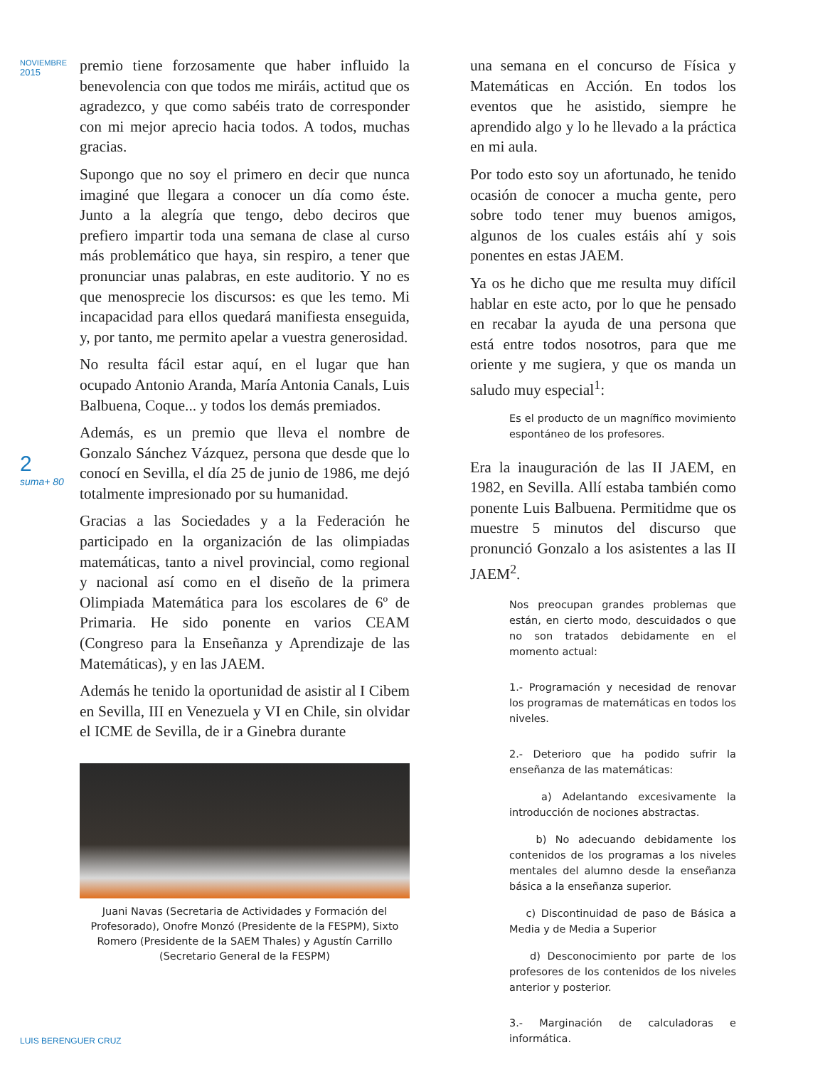NOVIEMBRE
2015
2
suma+ 80
premio tiene forzosamente que haber influido la benevolencia con que todos me miráis, actitud que os agradezco, y que como sabéis trato de corresponder con mi mejor aprecio hacia todos. A todos, muchas gracias.
Supongo que no soy el primero en decir que nunca imaginé que llegara a conocer un día como éste. Junto a la alegría que tengo, debo deciros que prefiero impartir toda una semana de clase al curso más problemático que haya, sin respiro, a tener que pronunciar unas palabras, en este auditorio. Y no es que menosprecie los discursos: es que les temo. Mi incapacidad para ellos quedará manifiesta enseguida, y, por tanto, me permito apelar a vuestra generosidad.
No resulta fácil estar aquí, en el lugar que han ocupado Antonio Aranda, María Antonia Canals, Luis Balbuena, Coque... y todos los demás premiados.
Además, es un premio que lleva el nombre de Gonzalo Sánchez Vázquez, persona que desde que lo conocí en Sevilla, el día 25 de junio de 1986, me dejó totalmente impresionado por su humanidad.
Gracias a las Sociedades y a la Federación he participado en la organización de las olimpiadas matemáticas, tanto a nivel provincial, como regional y nacional así como en el diseño de la primera Olimpiada Matemática para los escolares de 6º de Primaria. He sido ponente en varios CEAM (Congreso para la Enseñanza y Aprendizaje de las Matemáticas), y en las JAEM.
Además he tenido la oportunidad de asistir al I Cibem en Sevilla, III en Venezuela y VI en Chile, sin olvidar el ICME de Sevilla, de ir a Ginebra durante
Juani Navas (Secretaria de Actividades y Formación del Profesorado), Onofre Monzó (Presidente de la FESPM), Sixto Romero (Presidente de la SAEM Thales) y Agustín Carrillo (Secretario General de la FESPM)
una semana en el concurso de Física y Matemáticas en Acción. En todos los eventos que he asistido, siempre he aprendido algo y lo he llevado a la práctica en mi aula.
Por todo esto soy un afortunado, he tenido ocasión de conocer a mucha gente, pero sobre todo tener muy buenos amigos, algunos de los cuales estáis ahí y sois ponentes en estas JAEM.
Ya os he dicho que me resulta muy difícil hablar en este acto, por lo que he pensado en recabar la ayuda de una persona que está entre todos nosotros, para que me oriente y me sugiera, y que os manda un saludo muy especial<sup>1</sup>:
Es el producto de un magnífico movimiento espontáneo de los profesores.
Era la inauguración de las II JAEM, en 1982, en Sevilla. Allí estaba también como ponente Luis Balbuena. Permitidme que os muestre 5 minutos del discurso que pronunció Gonzalo a los asistentes a las II JAEM<sup>2</sup>.
Nos preocupan grandes problemas que están, en cierto modo, descuidados o que no son tratados debidamente en el momento actual:
1.- Programación y necesidad de renovar los programas de matemáticas en todos los niveles.
2.- Deterioro que ha podido sufrir la enseñanza de las matemáticas:
a) Adelantando excesivamente la introducción de nociones abstractas.
b) No adecuando debidamente los contenidos de los programas a los niveles mentales del alumno desde la enseñanza básica a la enseñanza superior.
c) Discontinuidad de paso de Básica a Media y de Media a Superior
d) Desconocimiento por parte de los profesores de los contenidos de los niveles anterior y posterior.
3.- Marginación de calculadoras e informática.
LUIS BERENGUER CRUZ